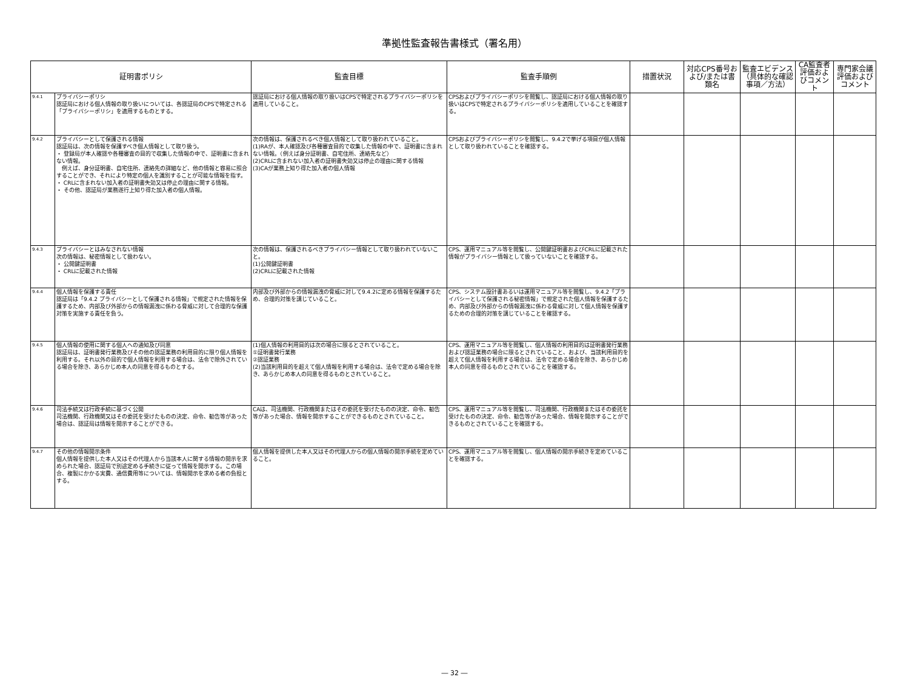準拠性監査報告書様式（署名用）
| 証明書ポリシ | | 監査目標 | 監査手順例 | 措置状況 | 対応CPS番号および/または書類名 | 監査エビデンス（具体的な確認事項／方法） | CA監査者評価およびコメント | 専門家会議評価およびコメント |
| --- | --- | --- | --- | --- | --- | --- | --- | --- |
| 9.4.1 | プライバシーポリシ 認証局における個人情報の取り扱いについては、各認証局のCPSで特定される「プライバシーポリシ」を適用するものとする。 | 認証局における個人情報の取り扱いはCPSで特定されるプライバシーポリシを適用していること。 | CPSおよびプライバシーポリシを閲覧し、認証局における個人情報の取り扱いはCPSで特定されるプライバシーポリシを適用していることを確認する。 | | | | | |
| 9.4.2 | プライバシーとして保護される情報 認証局は、次の情報を保護すべき個人情報として取り扱う。 ・ 登録局が本人確認や各種審査の目的で収集した情報の中で、証明書に含まれない情報。 例えば、身分証明書、自宅住所、連絡先の詳細など、他の情報と容易に照合することができ、それにより特定の個人を識別することが可能な情報を指す。 ・ CRLに含まれない加入者の証明書失効又は停止の理由に関する情報。 ・ その他、認証局が業務遂行上知り得た加入者の個人情報。 | 次の情報は、保護されるべき個人情報として取り扱われていること。 (1)RAが、本人確認及び各種審査目的で収集した情報の中で、証明書に含まれない情報。（例えば身分証明書、自宅住所、連絡先など） (2)CRLに含まれない加入者の証明書失効又は停止の理由に関する情報 (3)CAが業務上知り得た加入者の個人情報 | CPSおよびプライバシーポリシを閲覧し、9.4.2で挙げる項目が個人情報として取り扱われていることを確認する。 | | | | | |
| 9.4.3 | プライバシーとはみなされない情報 次の情報は、秘密情報として扱わない。 ・ 公開鍵証明書 ・ CRLに記載された情報 | 次の情報は、保護されるべきプライバシー情報として取り扱われていないこと。 (1)公開鍵証明書 (2)CRLに記載された情報 | CPS、運用マニュアル等を閲覧し、公開鍵証明書およびCRLに記載された情報がプライバシー情報として扱っていないことを確認する。 | | | | | |
| 9.4.4 | 個人情報を保護する責任 認証局は「9.4.2 プライバシーとして保護される情報」で規定された情報を保護するため、内部及び外部からの情報漏洩に係わる脅威に対して合理的な保護対策を実施する責任を負う。 | 内部及び外部からの情報漏洩の脅威に対して9.4.2に定める情報を保護するため、合理的対策を講じていること。 | CPS、システム設計書あるいは運用マニュアル等を閲覧し、9.4.2「プライバシーとして保護される秘密情報」で規定された個人情報を保護するため、内部及び外部からの情報漏洩に係わる脅威に対して個人情報を保護するための合理的対策を講じていることを確認する。 | | | | | |
| 9.4.5 | 個人情報の使用に関する個人への通知及び同意 認証局は、証明書発行業務及びその他の認証業務の利用目的に限り個人情報を利用する。それ以外の目的で個人情報を利用する場合は、法令で除外されている場合を除き、あらかじめ本人の同意を得るものとする。 | (1)個人情報の利用目的は次の場合に限るとされていること。 ①証明書発行業務 ②認証業務 (2)当該利用目的を超えて個人情報を利用する場合は、法令で定める場合を除き、あらかじめ本人の同意を得るものとされていること。 | CPS、運用マニュアル等を閲覧し、個人情報の利用目的は証明書発行業務および認証業務の場合に限るとされていること、および、当該利用目的を超えて個人情報を利用する場合は、法令で定める場合を除き、あらかじめ本人の同意を得るものとされていることを確認する。 | | | | | |
| 9.4.6 | 司法手続又は行政手続に基づく公開 司法機関、行政機関又はその委託を受けたものの決定、命令、勧告等があった場合は、認証局は情報を開示することができる。 | CAは、司法機関、行政機関またはその委託を受けたものの決定、命令、勧告等があった場合、情報を開示することができるものとされていること。 | CPS、運用マニュアル等を閲覧し、司法機関、行政機関またはその委託を受けたものの決定、命令、勧告等があった場合、情報を開示することができるものとされていることを確認する。 | | | | | |
| 9.4.7 | その他の情報開示条件 個人情報を提供した本人又はその代理人から当該本人に関する情報の開示を求められた場合、認証局で別途定める手続きに従って情報を開示する。この場合、複製にかかる実費、通信費用等については、情報開示を求める者の負担とする。 | 個人情報を提供した本人又はその代理人からの個人情報の開示手続を定めていること。 | CPS、運用マニュアル等を閲覧し、個人情報の開示手続きを定めていることを確認する。 | | | | | |
― 32 ―